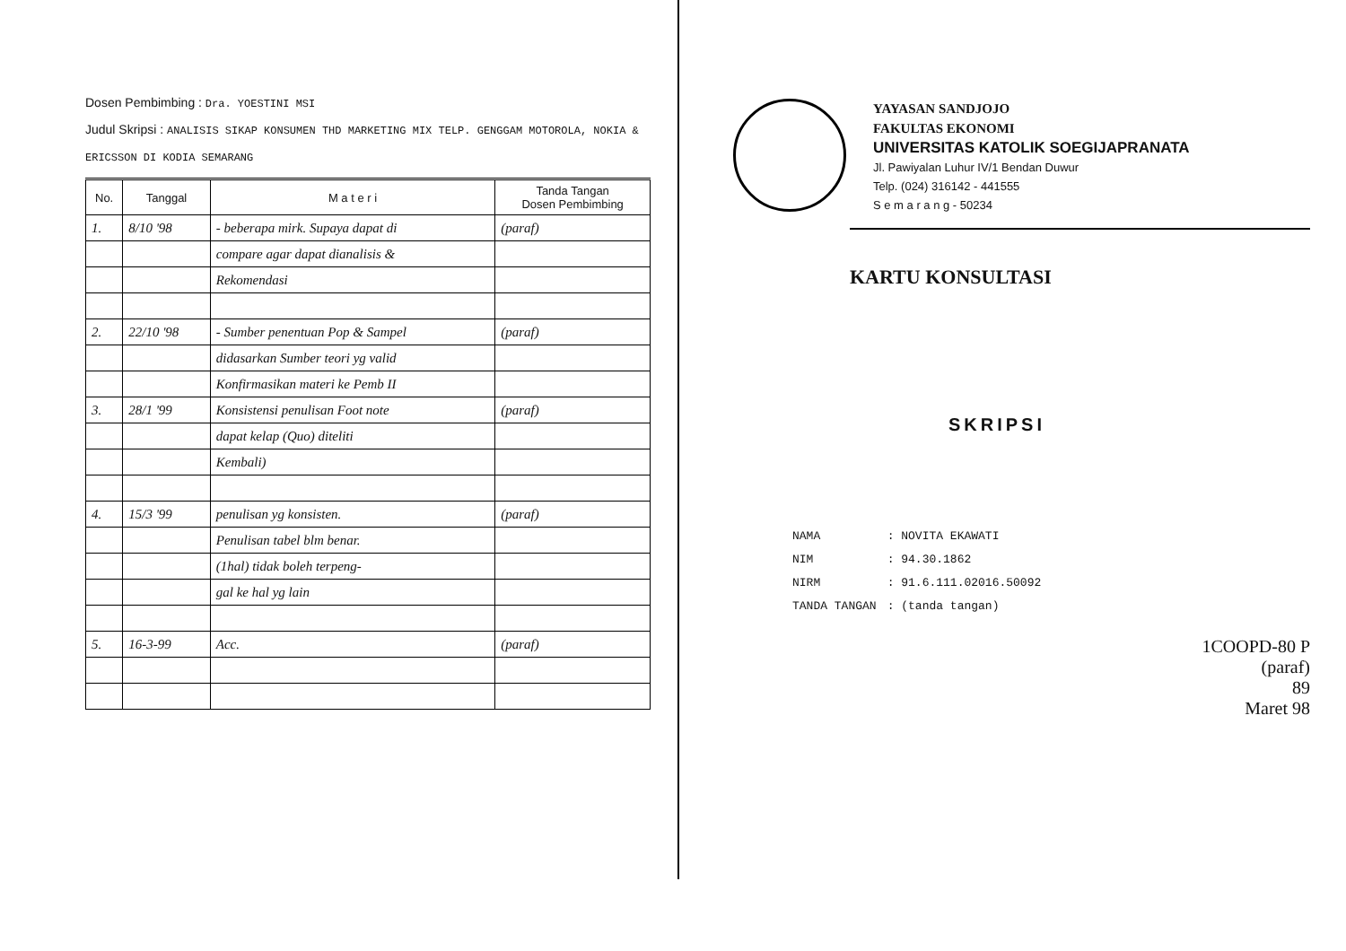Dosen Pembimbing : Dra. YOESTINI MSI
Judul Skripsi : ANALISIS SIKAP KONSUMEN THD MARKETING MIX TELP. GENGGAM MOTOROLA, NOKIA & ERICSSON DI KODIA SEMARANG
| No. | Tanggal | M a t e r i | Tanda Tangan Dosen Pembimbing |
| --- | --- | --- | --- |
| 1. | 8/10 '98 | - beberapa mirk. Supaya dapat di | (paraf) |
| | | compare agar dapat dianalisis & | |
| | | Rekomendasi | |
| 2. | 22/10 '98 | - Sumber penentuan Pop & Sampel | (paraf) |
| | | didasarkan Sumber teori yg valid | |
| | | Konfirmasikan materi ke Pemb II | |
| 3. | 28/1 '99 | Konsistensi penulisan Foot note | (paraf) |
| | | dapat kelap (Quo) diteliti | |
| | | Kembali) | |
| 4. | 15/3 '99 | penulisan yg konsisten. | (paraf) |
| | | Penulisan tabel blm benar. | |
| | | (1hal) tidak boleh terpeng- | |
| | | gal ke hal yg lain | |
| 5. | 16-3-99 | Acc. | (paraf) |
YAYASAN SANDJOJO
FAKULTAS EKONOMI
UNIVERSITAS KATOLIK SOEGIJAPRANATA
Jl. Pawiyalan Luhur IV/1 Bendan Duwur
Telp. (024) 316142 - 441555
S e m a r a n g - 50234
KARTU KONSULTASI
SKRIPSI
| NAMA | : NOVITA EKAWATI |
| NIM | : 94.30.1862 |
| NIRM | : 91.6.111.02016.50092 |
| TANDA TANGAN | : (tanda tangan) |
1COOPD-80 P
(paraf)
89
Maret 98